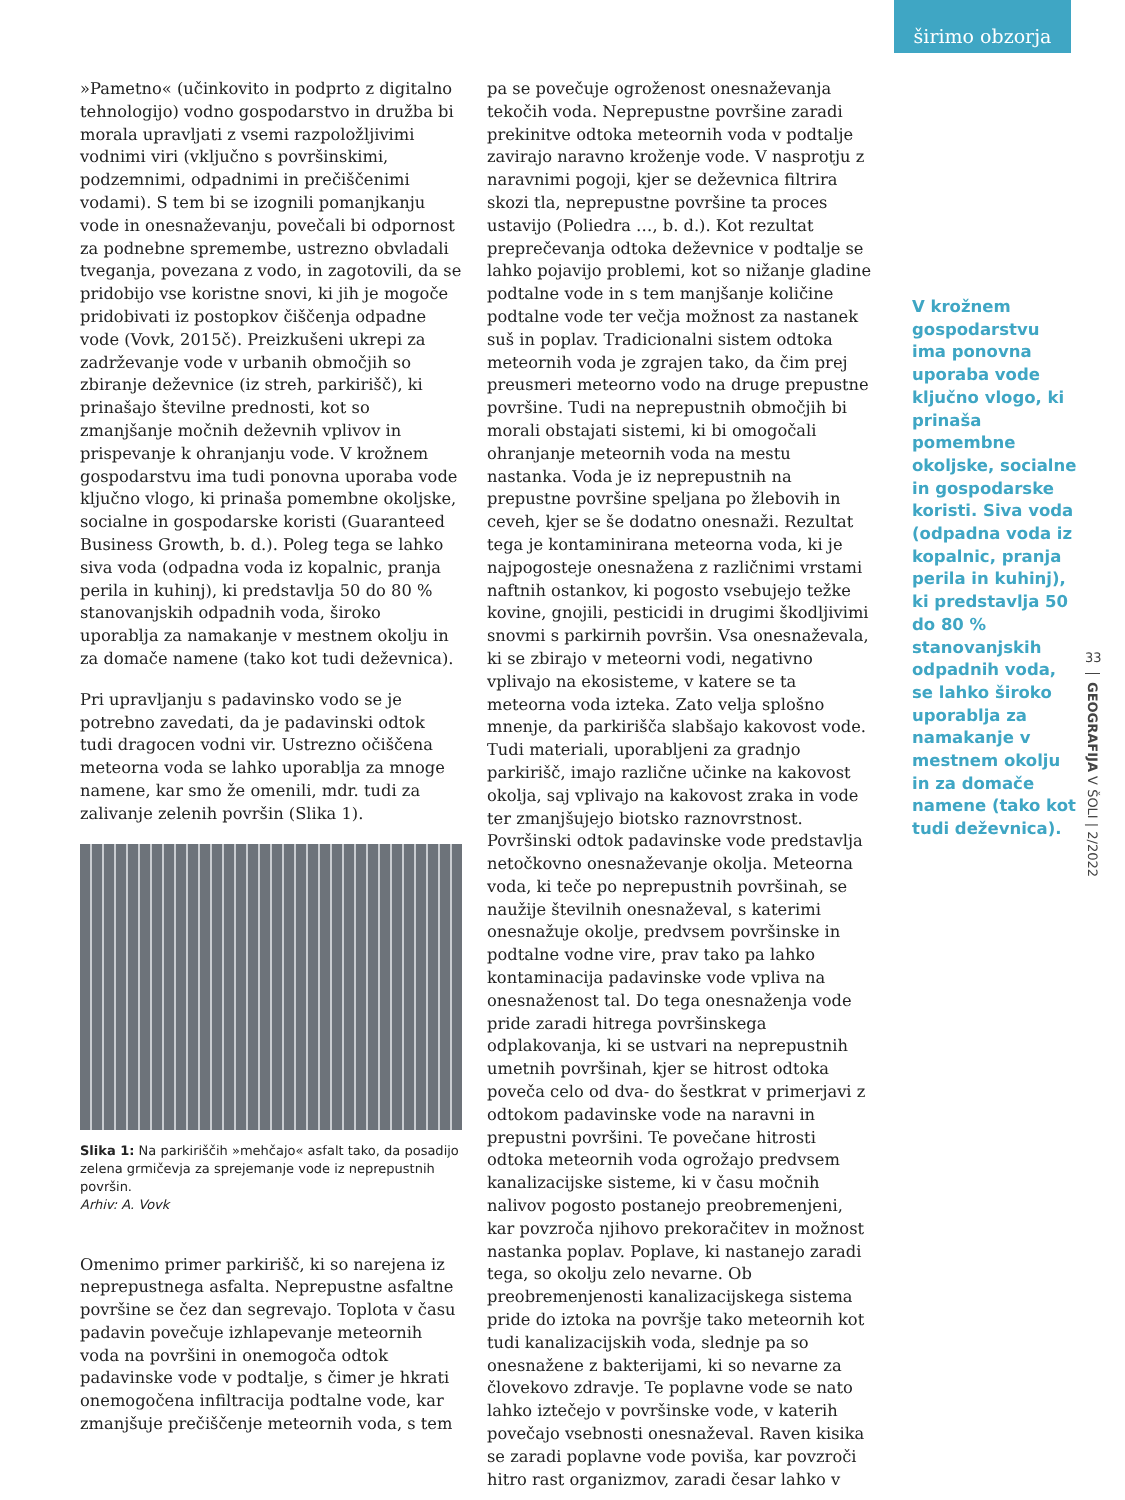širimo obzorja
»Pametno« (učinkovito in podprto z digitalno tehnologijo) vodno gospodarstvo in družba bi morala upravljati z vsemi razpoložljivimi vodnimi viri (vključno s površinskimi, podzemnimi, odpadnimi in prečiščenimi vodami). S tem bi se izognili pomanjkanju vode in onesnaževanju, povečali bi odpornost za podnebne spremembe, ustrezno obvladali tveganja, povezana z vodo, in zagotovili, da se pridobijo vse koristne snovi, ki jih je mogoče pridobivati iz postopkov čiščenja odpadne vode (Vovk, 2015č). Preizkušeni ukrepi za zadrževanje vode v urbanih območjih so zbiranje deževnice (iz streh, parkirišč), ki prinašajo številne prednosti, kot so zmanjšanje močnih deževnih vplivov in prispevanje k ohranjanju vode. V krožnem gospodarstvu ima tudi ponovna uporaba vode ključno vlogo, ki prinaša pomembne okoljske, socialne in gospodarske koristi (Guaranteed Business Growth, b. d.). Poleg tega se lahko siva voda (odpadna voda iz kopalnic, pranja perila in kuhinj), ki predstavlja 50 do 80 % stanovanjskih odpadnih voda, široko uporablja za namakanje v mestnem okolju in za domače namene (tako kot tudi deževnica).
Pri upravljanju s padavinsko vodo se je potrebno zavedati, da je padavinski odtok tudi dragocen vodni vir. Ustrezno očiščena meteorna voda se lahko uporablja za mnoge namene, kar smo že omenili, mdr. tudi za zalivanje zelenih površin (Slika 1).
Slika 1: Na parkiriščih »mehčajo« asfalt tako, da posadijo zelena grmičevja za sprejemanje vode iz neprepustnih površin.
Arhiv: A. Vovk
Omenimo primer parkirišč, ki so narejena iz neprepustnega asfalta. Neprepustne asfaltne površine se čez dan segrevajo. Toplota v času padavin povečuje izhlapevanje meteornih voda na površini in onemogoča odtok padavinske vode v podtalje, s čimer je hkrati onemogočena infiltracija podtalne vode, kar zmanjšuje prečiščenje meteornih voda, s tem
pa se povečuje ogroženost onesnaževanja tekočih voda. Neprepustne površine zaradi prekinitve odtoka meteornih voda v podtalje zavirajo naravno kroženje vode. V nasprotju z naravnimi pogoji, kjer se deževnica filtrira skozi tla, neprepustne površine ta proces ustavijo (Poliedra …, b. d.). Kot rezultat preprečevanja odtoka deževnice v podtalje se lahko pojavijo problemi, kot so nižanje gladine podtalne vode in s tem manjšanje količine podtalne vode ter večja možnost za nastanek suš in poplav. Tradicionalni sistem odtoka meteornih voda je zgrajen tako, da čim prej preusmeri meteorno vodo na druge prepustne površine. Tudi na neprepustnih območjih bi morali obstajati sistemi, ki bi omogočali ohranjanje meteornih voda na mestu nastanka. Voda je iz neprepustnih na prepustne površine speljana po žlebovih in ceveh, kjer se še dodatno onesnaži. Rezultat tega je kontaminirana meteorna voda, ki je najpogosteje onesnažena z različnimi vrstami naftnih ostankov, ki pogosto vsebujejo težke kovine, gnojili, pesticidi in drugimi škodljivimi snovmi s parkirnih površin. Vsa onesnaževala, ki se zbirajo v meteorni vodi, negativno vplivajo na ekosisteme, v katere se ta meteorna voda izteka. Zato velja splošno mnenje, da parkirišča slabšajo kakovost vode. Tudi materiali, uporabljeni za gradnjo parkirišč, imajo različne učinke na kakovost okolja, saj vplivajo na kakovost zraka in vode ter zmanjšujejo biotsko raznovrstnost. Površinski odtok padavinske vode predstavlja netočkovno onesnaževanje okolja. Meteorna voda, ki teče po neprepustnih površinah, se naužije številnih onesnaževal, s katerimi onesnažuje okolje, predvsem površinske in podtalne vodne vire, prav tako pa lahko kontaminacija padavinske vode vpliva na onesnaženost tal. Do tega onesnaženja vode pride zaradi hitrega površinskega odplakovanja, ki se ustvari na neprepustnih umetnih površinah, kjer se hitrost odtoka poveča celo od dva- do šestkrat v primerjavi z odtokom padavinske vode na naravni in prepustni površini. Te povečane hitrosti odtoka meteornih voda ogrožajo predvsem kanalizacijske sisteme, ki v času močnih nalivov pogosto postanejo preobremenjeni, kar povzroča njihovo prekoračitev in možnost nastanka poplav. Poplave, ki nastanejo zaradi tega, so okolju zelo nevarne. Ob preobremenjenosti kanalizacijskega sistema pride do iztoka na površje tako meteornih kot tudi kanalizacijskih voda, slednje pa so onesnažene z bakterijami, ki so nevarne za človekovo zdravje. Te poplavne vode se nato lahko iztečejo v površinske vode, v katerih povečajo vsebnosti onesnaževal. Raven kisika se zaradi poplavne vode poviša, kar povzroči hitro rast organizmov, zaradi česar lahko v
V krožnem gospodarstvu ima ponovna uporaba vode ključno vlogo, ki prinaša pomembne okoljske, socialne in gospodarske koristi. Siva voda (odpadna voda iz kopalnic, pranja perila in kuhinj), ki predstavlja 50 do 80 % stanovanjskih odpadnih voda, se lahko široko uporablja za namakanje v mestnem okolju in za domače namene (tako kot tudi deževnica).
33
GEOGRAFIJA V ŠOLI | 2/2022